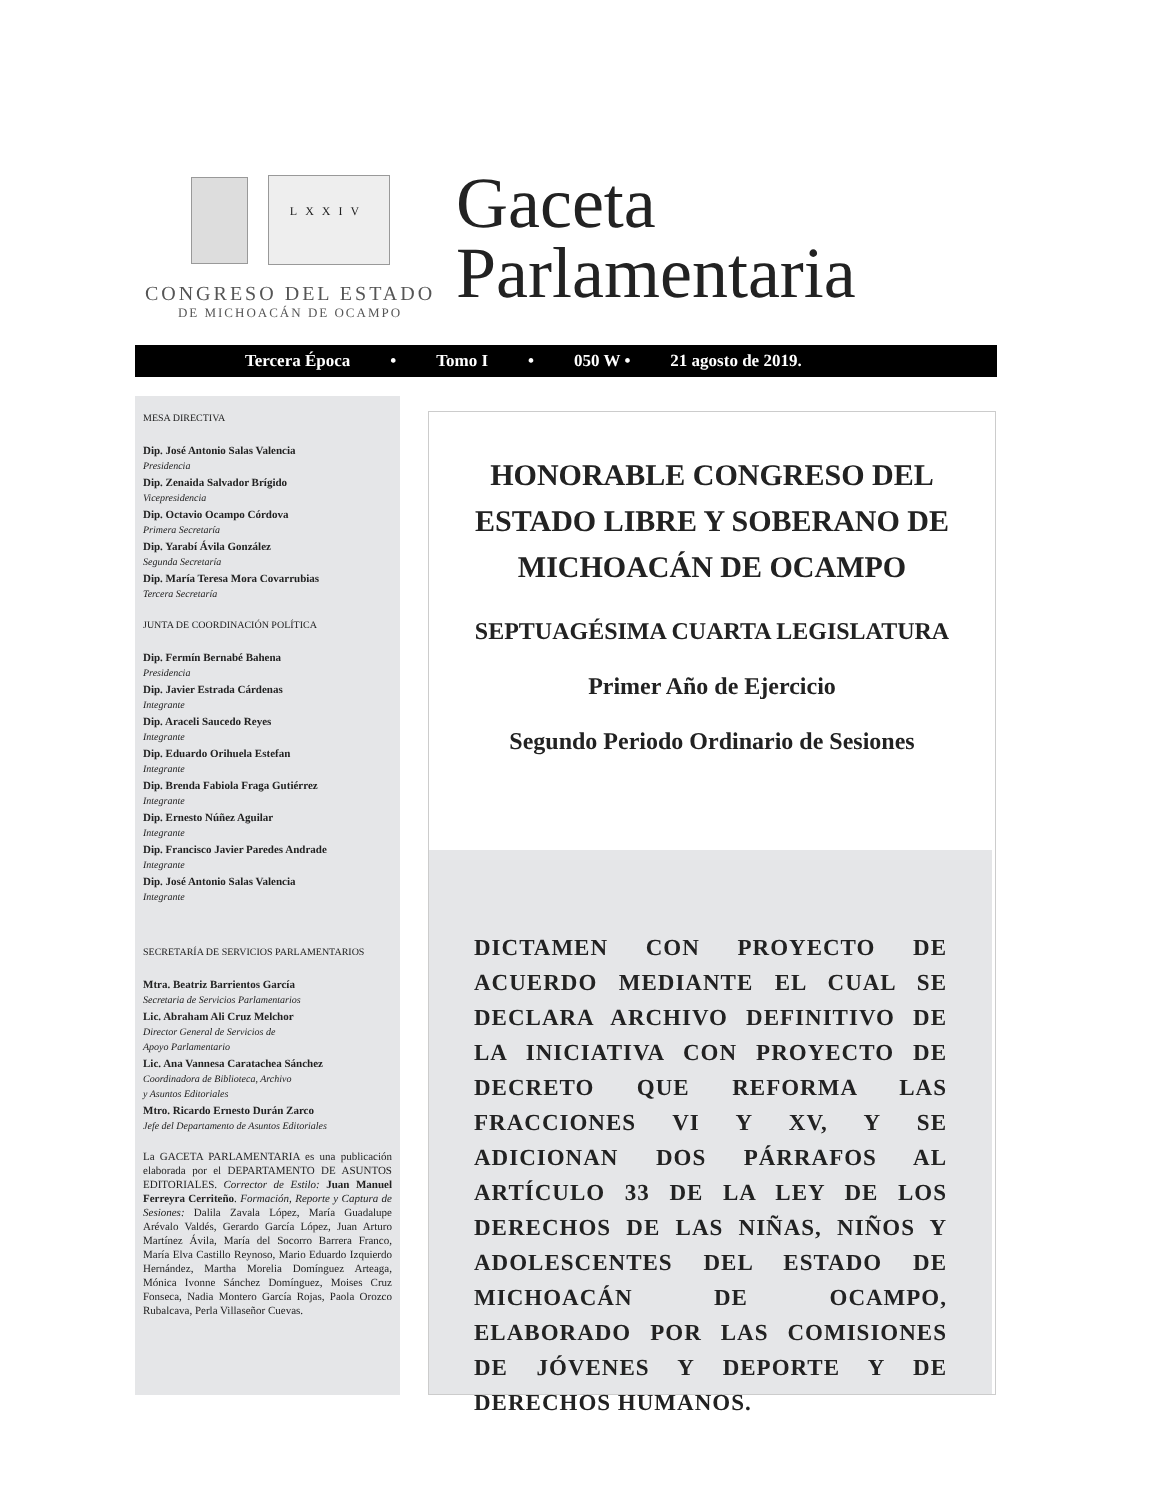LXXIV
CONGRESO DEL ESTADO
DE MICHOACÁN DE OCAMPO
Gaceta
Parlamentaria
Tercera Época • Tomo I • 050 W • 21 agosto de 2019.
MESA DIRECTIVA
Dip. José Antonio Salas Valencia
Presidencia
Dip. Zenaida Salvador Brígido
Vicepresidencia
Dip. Octavio Ocampo Córdova
Primera Secretaría
Dip. Yarabí Ávila González
Segunda Secretaría
Dip. María Teresa Mora Covarrubias
Tercera Secretaría
JUNTA DE COORDINACIÓN POLÍTICA
Dip. Fermín Bernabé Bahena
Presidencia
Dip. Javier Estrada Cárdenas
Integrante
Dip. Araceli Saucedo Reyes
Integrante
Dip. Eduardo Orihuela Estefan
Integrante
Dip. Brenda Fabiola Fraga Gutiérrez
Integrante
Dip. Ernesto Núñez Aguilar
Integrante
Dip. Francisco Javier Paredes Andrade
Integrante
Dip. José Antonio Salas Valencia
Integrante
SECRETARÍA DE SERVICIOS PARLAMENTARIOS
Mtra. Beatriz Barrientos García
Secretaria de Servicios Parlamentarios
Lic. Abraham Ali Cruz Melchor
Director General de Servicios de
Apoyo Parlamentario
Lic. Ana Vannesa Caratachea Sánchez
Coordinadora de Biblioteca, Archivo
y Asuntos Editoriales
Mtro. Ricardo Ernesto Durán Zarco
Jefe del Departamento de Asuntos Editoriales
La GACETA PARLAMENTARIA es una publicación elaborada por el DEPARTAMENTO DE ASUNTOS EDITORIALES. Corrector de Estilo: Juan Manuel Ferreyra Cerriteño. Formación, Reporte y Captura de Sesiones: Dalila Zavala López, María Guadalupe Arévalo Valdés, Gerardo García López, Juan Arturo Martínez Ávila, María del Socorro Barrera Franco, María Elva Castillo Reynoso, Mario Eduardo Izquierdo Hernández, Martha Morelia Domínguez Arteaga, Mónica Ivonne Sánchez Domínguez, Moises Cruz Fonseca, Nadia Montero García Rojas, Paola Orozco Rubalcava, Perla Villaseñor Cuevas.
HONORABLE CONGRESO DEL
ESTADO LIBRE Y SOBERANO DE
MICHOACÁN DE OCAMPO
SEPTUAGÉSIMA CUARTA LEGISLATURA
Primer Año de Ejercicio
Segundo Periodo Ordinario de Sesiones
DICTAMEN CON PROYECTO DE ACUERDO MEDIANTE EL CUAL SE DECLARA ARCHIVO DEFINITIVO DE LA INICIATIVA CON PROYECTO DE DECRETO QUE REFORMA LAS FRACCIONES VI Y XV, Y SE ADICIONAN DOS PÁRRAFOS AL ARTÍCULO 33 DE LA LEY DE LOS DERECHOS DE LAS NIÑAS, NIÑOS Y ADOLESCENTES DEL ESTADO DE MICHOACÁN DE OCAMPO, ELABORADO POR LAS COMISIONES DE JÓVENES Y DEPORTE Y DE DERECHOS HUMANOS.